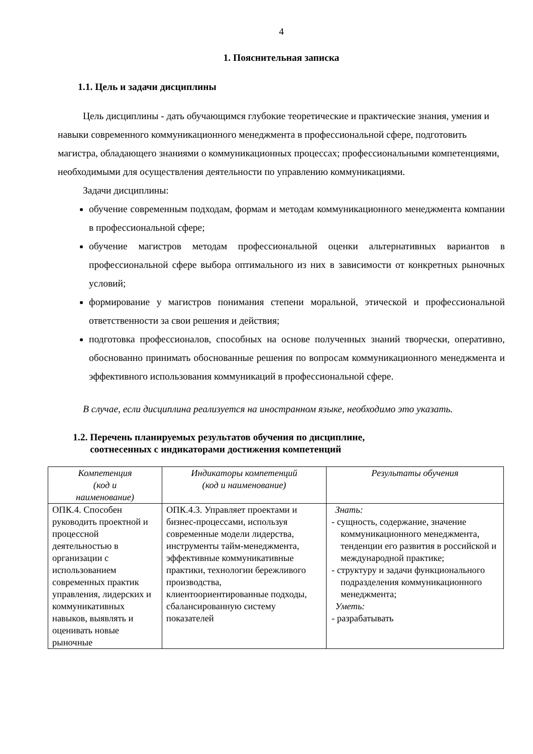4
1. Пояснительная записка
1.1. Цель и задачи дисциплины
Цель дисциплины - дать обучающимся глубокие теоретические и практические знания, умения и навыки современного коммуникационного менеджмента в профессиональной сфере, подготовить магистра, обладающего знаниями о коммуникационных процессах; профессиональными компетенциями, необходимыми для осуществления деятельности по управлению коммуникациями.
Задачи дисциплины:
обучение современным подходам, формам и методам коммуникационного менеджмента компании в профессиональной сфере;
обучение магистров методам профессиональной оценки альтернативных вариантов в профессиональной сфере выбора оптимального из них в зависимости от конкретных рыночных условий;
формирование у магистров понимания степени моральной, этической и профессиональной ответственности за свои решения и действия;
подготовка профессионалов, способных на основе полученных знаний творчески, оперативно, обоснованно принимать обоснованные решения по вопросам коммуникационного менеджмента и эффективного использования коммуникаций в профессиональной сфере.
В случае, если дисциплина реализуется на иностранном языке, необходимо это указать.
1.2. Перечень планируемых результатов обучения по дисциплине,
соотнесенных с индикаторами достижения компетенций
| Компетенция (код и наименование) | Индикаторы компетенций (код и наименование) | Результаты обучения |
| --- | --- | --- |
| ОПК.4. Способен руководить проектной и процессной деятельностью в организации с использованием современных практик управления, лидерских и коммуникативных навыков, выявлять и оценивать новые рыночные | ОПК.4.3. Управляет проектами и бизнес-процессами, используя современные модели лидерства, инструменты тайм-менеджмента, эффективные коммуникативные практики, технологии бережливого производства, клиентоориентированные подходы, сбалансированную систему показателей | Знать: - сущность, содержание, значение коммуникационного менеджмента, тенденции его развития в российской и международной практике; - структуру и задачи функционального подразделения коммуникационного менеджмента; Уметь: - разрабатывать |